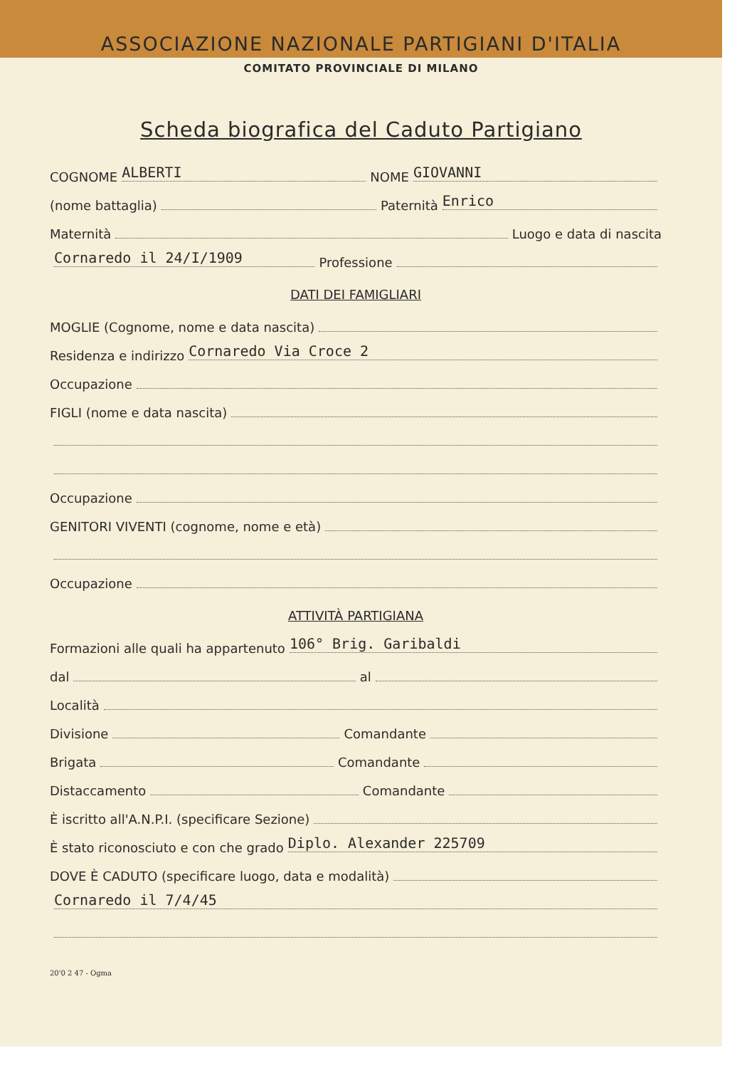ASSOCIAZIONE NAZIONALE PARTIGIANI D'ITALIA
COMITATO PROVINCIALE DI MILANO
Scheda biografica del Caduto Partigiano
COGNOME ALBERTI NOME GIOVANNI
(nome battaglia) Paternità Enrico
Maternità Luogo e data di nascita
Cornaredo il 24/I/1909 Professione
DATI DEI FAMIGLIARI
MOGLIE (Cognome, nome e data nascita)
Residenza e indirizzo Cornaredo Via Croce 2
Occupazione
FIGLI (nome e data nascita)
Occupazione
GENITORI VIVENTI (cognome, nome e età)
Occupazione
ATTIVITÀ PARTIGIANA
Formazioni alle quali ha appartenuto 106° Brig. Garibaldi
dal al
Località
Divisione Comandante
Brigata Comandante
Distaccamento Comandante
È iscritto all'A.N.P.I. (specificare Sezione)
È stato riconosciuto e con che grado Diplo. Alexander 225709
DOVE È CADUTO (specificare luogo, data e modalità)
Cornaredo il 7/4/45
20'0 2 47 - Ogma